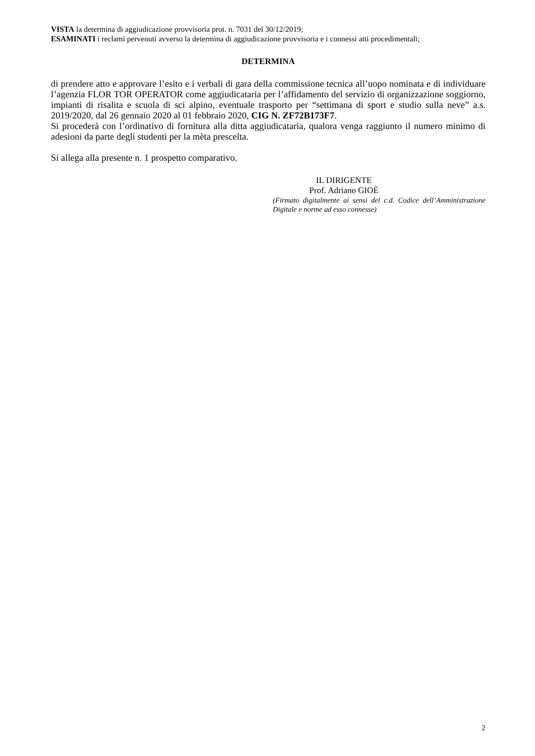VISTA la determina di aggiudicazione provvisoria prot. n. 7031 del 30/12/2019;
ESAMINATI i reclami pervenuti avverso la determina di aggiudicazione provvisoria e i connessi atti procedimentali;
DETERMINA
di prendere atto e approvare l’esito e i verbali di gara della commissione tecnica all’uopo nominata e di individuare l’agenzia FLOR TOR OPERATOR come aggiudicataria per l’affidamento del servizio di organizzazione soggiorno, impianti di risalita e scuola di sci alpino, eventuale trasporto per “settimana di sport e studio sulla neve” a.s. 2019/2020, dal 26 gennaio 2020 al 01 febbraio 2020, CIG N. ZF72B173F7.
Si procederà con l’ordinativo di fornitura alla ditta aggiudicataria, qualora venga raggiunto il numero minimo di adesioni da parte degli studenti per la mèta prescelta.
Si allega alla presente n. 1 prospetto comparativo.
IL DIRIGENTE
Prof. Adriano GIOÈ
(Firmato digitalmente ai sensi del c.d. Codice dell’Amministrazione Digitale e norme ad esso connesse)
2